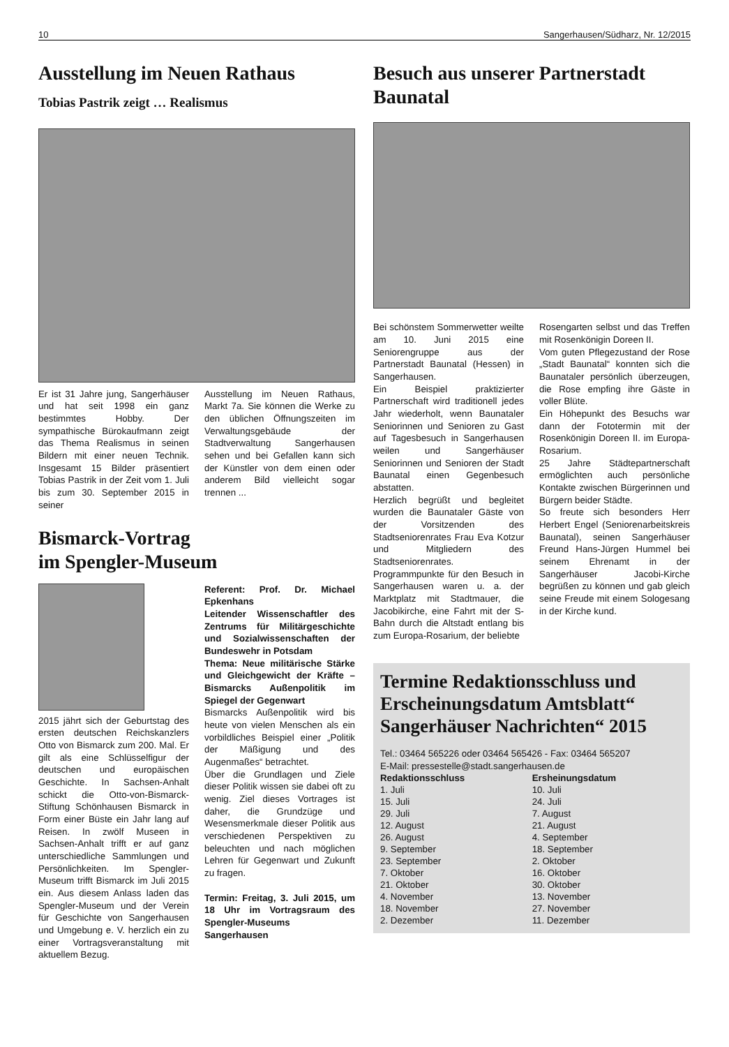10 Sangerhausen/Südharz, Nr. 12/2015
Ausstellung im Neuen Rathaus
Tobias Pastrik zeigt … Realismus
Er ist 31 Jahre jung, Sangerhäuser und hat seit 1998 ein ganz bestimmtes Hobby. Der sympathische Bürokaufmann zeigt das Thema Realismus in seinen Bildern mit einer neuen Technik. Insgesamt 15 Bilder präsentiert Tobias Pastrik in der Zeit vom 1. Juli bis zum 30. September 2015 in seiner
Ausstellung im Neuen Rathaus, Markt 7a. Sie können die Werke zu den üblichen Öffnungszeiten im Verwaltungsgebäude der Stadtverwaltung Sangerhausen sehen und bei Gefallen kann sich der Künstler von dem einen oder anderem Bild vielleicht sogar trennen ...
Bismarck-Vortrag
im Spengler-Museum
2015 jährt sich der Geburtstag des ersten deutschen Reichskanzlers Otto von Bismarck zum 200. Mal. Er gilt als eine Schlüsselfigur der deutschen und europäischen Geschichte. In Sachsen-Anhalt schickt die Otto-von-Bismarck-Stiftung Schönhausen Bismarck in Form einer Büste ein Jahr lang auf Reisen. In zwölf Museen in Sachsen-Anhalt trifft er auf ganz unterschiedliche Sammlungen und Persönlichkeiten. Im Spengler-Museum trifft Bismarck im Juli 2015 ein. Aus diesem Anlass laden das Spengler-Museum und der Verein für Geschichte von Sangerhausen und Umgebung e. V. herzlich ein zu einer Vortragsveranstaltung mit aktuellem Bezug.
Referent: Prof. Dr. Michael Epkenhans
Leitender Wissenschaftler des Zentrums für Militärgeschichte und Sozialwissenschaften der Bundeswehr in Potsdam
Thema: Neue militärische Stärke und Gleichgewicht der Kräfte – Bismarcks Außenpolitik im Spiegel der Gegenwart
Bismarcks Außenpolitik wird bis heute von vielen Menschen als ein vorbildliches Beispiel einer „Politik der Mäßigung und des Augenmaßes“ betrachtet.
Über die Grundlagen und Ziele dieser Politik wissen sie dabei oft zu wenig. Ziel dieses Vortrages ist daher, die Grundzüge und Wesensmerkmale dieser Politik aus verschiedenen Perspektiven zu beleuchten und nach möglichen Lehren für Gegenwart und Zukunft zu fragen.
Termin: Freitag, 3. Juli 2015, um 18 Uhr im Vortragsraum des Spengler-Museums Sangerhausen
Besuch aus unserer Partnerstadt Baunatal
Bei schönstem Sommerwetter weilte am 10. Juni 2015 eine Seniorengruppe aus der Partnerstadt Baunatal (Hessen) in Sangerhausen.
Ein Beispiel praktizierter Partnerschaft wird traditionell jedes Jahr wiederholt, wenn Baunataler Seniorinnen und Senioren zu Gast auf Tagesbesuch in Sangerhausen weilen und Sangerhäuser Seniorinnen und Senioren der Stadt Baunatal einen Gegenbesuch abstatten.
Herzlich begrüßt und begleitet wurden die Baunataler Gäste von der Vorsitzenden des Stadtseniorenrates Frau Eva Kotzur und Mitgliedern des Stadtseniorenrates.
Programmpunkte für den Besuch in Sangerhausen waren u. a. der Marktplatz mit Stadtmauer, die Jacobikirche, eine Fahrt mit der S-Bahn durch die Altstadt entlang bis zum Europa-Rosarium, der beliebte
Rosengarten selbst und das Treffen mit Rosenkönigin Doreen II.
Vom guten Pflegezustand der Rose „Stadt Baunatal“ konnten sich die Baunataler persönlich überzeugen, die Rose empfing ihre Gäste in voller Blüte.
Ein Höhepunkt des Besuchs war dann der Fototermin mit der Rosenkönigin Doreen II. im Europa-Rosarium.
25 Jahre Städtepartnerschaft ermöglichten auch persönliche Kontakte zwischen Bürgerinnen und Bürgern beider Städte.
So freute sich besonders Herr Herbert Engel (Seniorenarbeitskreis Baunatal), seinen Sangerhäuser Freund Hans-Jürgen Hummel bei seinem Ehrenamt in der Sangerhäuser Jacobi-Kirche begrüßen zu können und gab gleich seine Freude mit einem Sologesang in der Kirche kund.
Termine Redaktionsschluss und Erscheinungsdatum Amtsblatt“ Sangerhäuser Nachrichten“ 2015
Tel.: 03464 565226 oder 03464 565426 - Fax: 03464 565207
E-Mail: pressestelle@stadt.sangerhausen.de
| Redaktionsschluss | Ersheinungsdatum |
| --- | --- |
| 1. Juli | 10. Juli |
| 15. Juli | 24. Juli |
| 29. Juli | 7. August |
| 12. August | 21. August |
| 26. August | 4. September |
| 9. September | 18. September |
| 23. September | 2. Oktober |
| 7. Oktober | 16. Oktober |
| 21. Oktober | 30. Oktober |
| 4. November | 13. November |
| 18. November | 27. November |
| 2. Dezember | 11. Dezember |